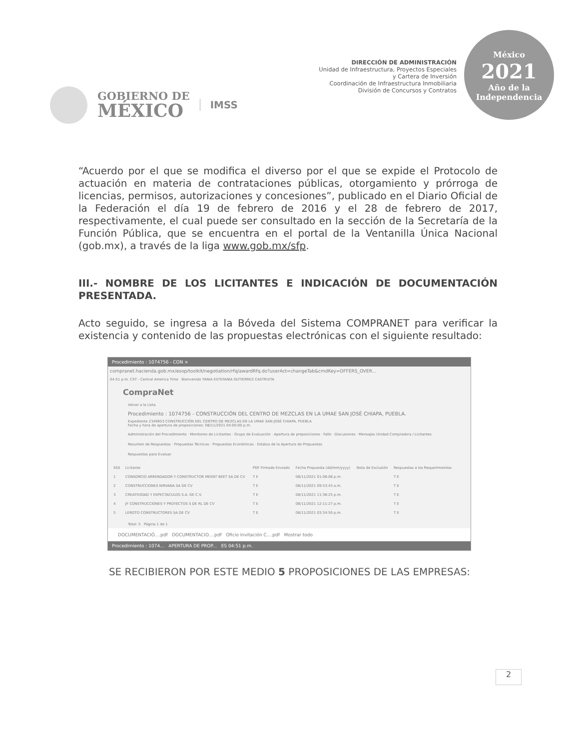GOBIERNO DE
MÉXICO
IMSS
DIRECCIÓN DE ADMINISTRACIÓN
Unidad de Infraestructura, Proyectos Especiales
y Cartera de Inversión
Coordinación de Infraestructura Inmobiliaria
División de Concursos y Contratos
México
2021
Año de la Independencia
“Acuerdo por el que se modifica el diverso por el que se expide el Protocolo de actuación en materia de contrataciones públicas, otorgamiento y prórroga de licencias, permisos, autorizaciones y concesiones”, publicado en el Diario Oficial de la Federación el día 19 de febrero de 2016 y el 28 de febrero de 2017, respectivamente, el cual puede ser consultado en la sección de la Secretaría de la Función Pública, que se encuentra en el portal de la Ventanilla Única Nacional (gob.mx), a través de la liga www.gob.mx/sfp.
III.- NOMBRE DE LOS LICITANTES E INDICACIÓN DE DOCUMENTACIÓN PRESENTADA.
Acto seguido, se ingresa a la Bóveda del Sistema COMPRANET para verificar la existencia y contenido de las propuestas electrónicas con el siguiente resultado:
Procedimiento : 1074756 - CON ×
compranet.hacienda.gob.mx/esop/toolkit/negotiation/rfq/awardRfq.do?userAct=changeTab&cmdKey=OFFERS_OVER...
04:51 p.m. CST - Central America Time Bienvenido TANIA ESTEFANIA GUTIERREZ CASTRUITA
CompraNet
Volver a la Lista
Procedimiento : 1074756 - CONSTRUCCIÓN DEL CENTRO DE MEZCLAS EN LA UMAE SAN JOSÉ CHIAPA, PUEBLA.
Expediente 2349853 CONSTRUCCIÓN DEL CENTRO DE MEZCLAS EN LA UMAE SAN JOSÉ CHIAPA, PUEBLA
Fecha y hora de apertura de proposiciones: 08/11/2021 04:00:00 p.m.
Administración del Procedimiento · Monitoreo de Licitantes · Grupo de Evaluación · Apertura de proposiciones · Fallo · Discusiones · Mensajes Unidad Compradora / Licitantes
Resumen de Respuestas · Propuestas Técnicas · Propuestas Económicas · Estatus de la Apertura de Propuestas
Respuestas para Evaluar
| SSS | Licitante | PDF Firmado Enviado | Fecha Propuesta (dd/mm/yyyy) | Nota de Exclusión | Respuestas a los Requerimientos |
| --- | --- | --- | --- | --- | --- |
| 1 | CONSORCIO ARRENDADOR Y CONSTRUCTOR MEENT BEET SA DE CV | T E | 08/11/2021 01:08:06 p.m. | | T E |
| 2 | CONSTRUCCIONES NIRVANA SA DE CV | T E | 08/11/2021 09:53:43 a.m. | | T E |
| 3 | CREATIVIDAD Y ESPECTACULOS S.A. DE C.V. | T E | 08/11/2021 11:38:25 p.m. | | T E |
| 4 | JF CONSTRUCCIONES Y PROYECTOS S DE RL DE CV | T E | 08/11/2021 12:11:27 p.m. | | T E |
| 5 | LEROTO CONSTRUCTORES SA DE CV | T E | 08/11/2021 03:34:50 p.m. | | T E |
Total: 5 Página 1 de 1
DOCUMENTACIÓ....pdf DOCUMENTACIO....pdf Oficio Invitación C....pdf Mostrar todo
Procedimiento : 1074... APERTURA DE PROP... ES 04:51 p.m.
SE RECIBIERON POR ESTE MEDIO 5 PROPOSICIONES DE LAS EMPRESAS:
2